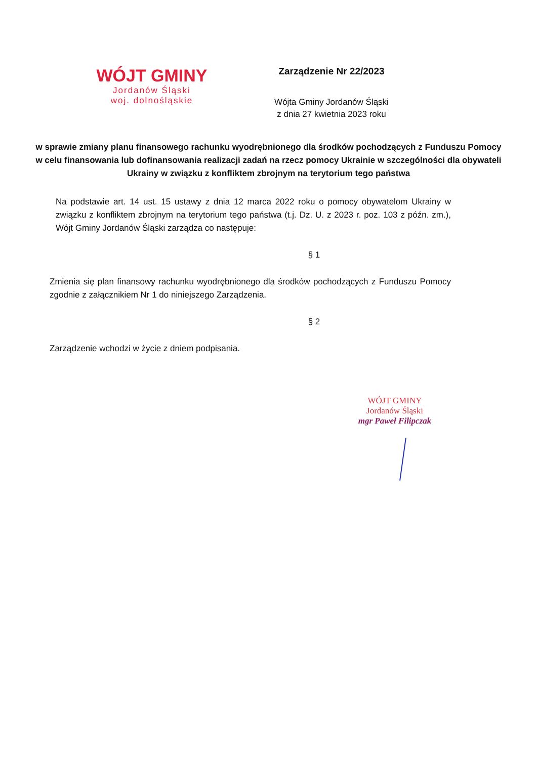WÓJT GMINY
Jordanów Śląski
woj. dolnośląskie
Zarządzenie Nr 22/2023
Wójta Gminy Jordanów Śląski
z dnia 27 kwietnia 2023 roku
w sprawie zmiany planu finansowego rachunku wyodrębnionego dla środków pochodzących z Funduszu Pomocy w celu finansowania lub dofinansowania realizacji zadań na rzecz pomocy Ukrainie w szczególności dla obywateli Ukrainy w związku z konfliktem zbrojnym na terytorium tego państwa
Na podstawie art. 14 ust. 15 ustawy z dnia 12 marca 2022 roku o pomocy obywatelom Ukrainy w związku z konfliktem zbrojnym na terytorium tego państwa (t.j. Dz. U. z 2023 r. poz. 103 z późn. zm.), Wójt Gminy Jordanów Śląski zarządza co następuje:
§ 1
Zmienia się plan finansowy rachunku wyodrębnionego dla środków pochodzących z Funduszu Pomocy zgodnie z załącznikiem Nr 1 do niniejszego Zarządzenia.
§ 2
Zarządzenie wchodzi w życie z dniem podpisania.
WÓJT GMINY
Jordanów Śląski
mgr Paweł Filipczak